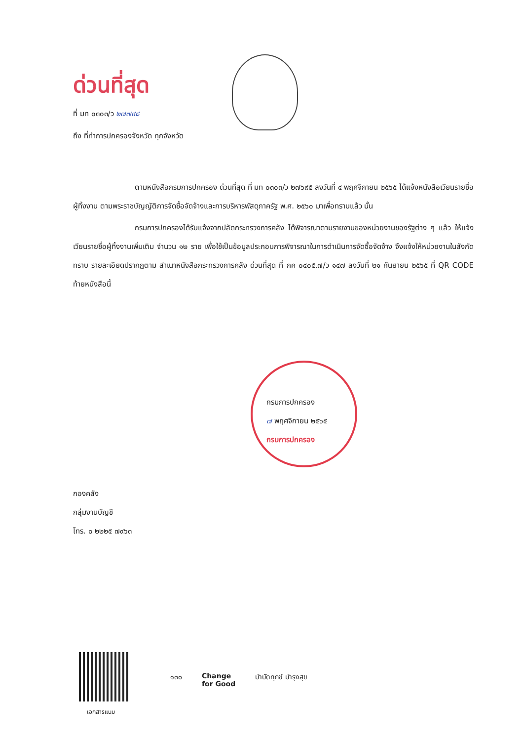ด่วนที่สุด
ที่ มท ๐๓๐๓/ว ๒๗๗๙๘
ถึง ที่ทำการปกครองจังหวัด ทุกจังหวัด
ตามหนังสือกรมการปกครอง ด่วนที่สุด ที่ มท ๐๓๐๓/ว ๒๗๖๙๕ ลงวันที่ ๔ พฤศจิกายน ๒๕๖๕ ได้แจ้งหนังสือเวียนรายชื่อผู้ทิ้งงาน ตามพระราชบัญญัติการจัดซื้อจัดจ้างและการบริหารพัสดุภาครัฐ พ.ศ. ๒๕๖๐ มาเพื่อทราบแล้ว นั้น
กรมการปกครองได้รับแจ้งจากปลัดกระทรวงการคลัง ได้พิจารณาตามรายงานของหน่วยงานของรัฐต่าง ๆ แล้ว ให้แจ้งเวียนรายชื่อผู้ทิ้งงานเพิ่มเติม จำนวน ๑๒ ราย เพื่อใช้เป็นข้อมูลประกอบการพิจารณาในการดำเนินการจัดซื้อจัดจ้าง จึงแจ้งให้หน่วยงานในสังกัดทราบ รายละเอียดปรากฏตาม สำเนาหนังสือกระทรวงการคลัง ด่วนที่สุด ที่ กค ๐๔๐๕.๗/ว ๑๔๗ ลงวันที่ ๒๑ กันยายน ๒๕๖๕ ที่ QR CODE ท้ายหนังสือนี้
กรมการปกครอง
๗ พฤศจิกายน ๒๕๖๕
กรมการปกครอง
กองคลัง
กลุ่มงานบัญชี
โทร. ๐ ๒๒๒๕ ๗๙๖๓
เอกสารแนบ
๑๓๐ Change
for Good
บำบัดทุกข์ บำรุงสุข